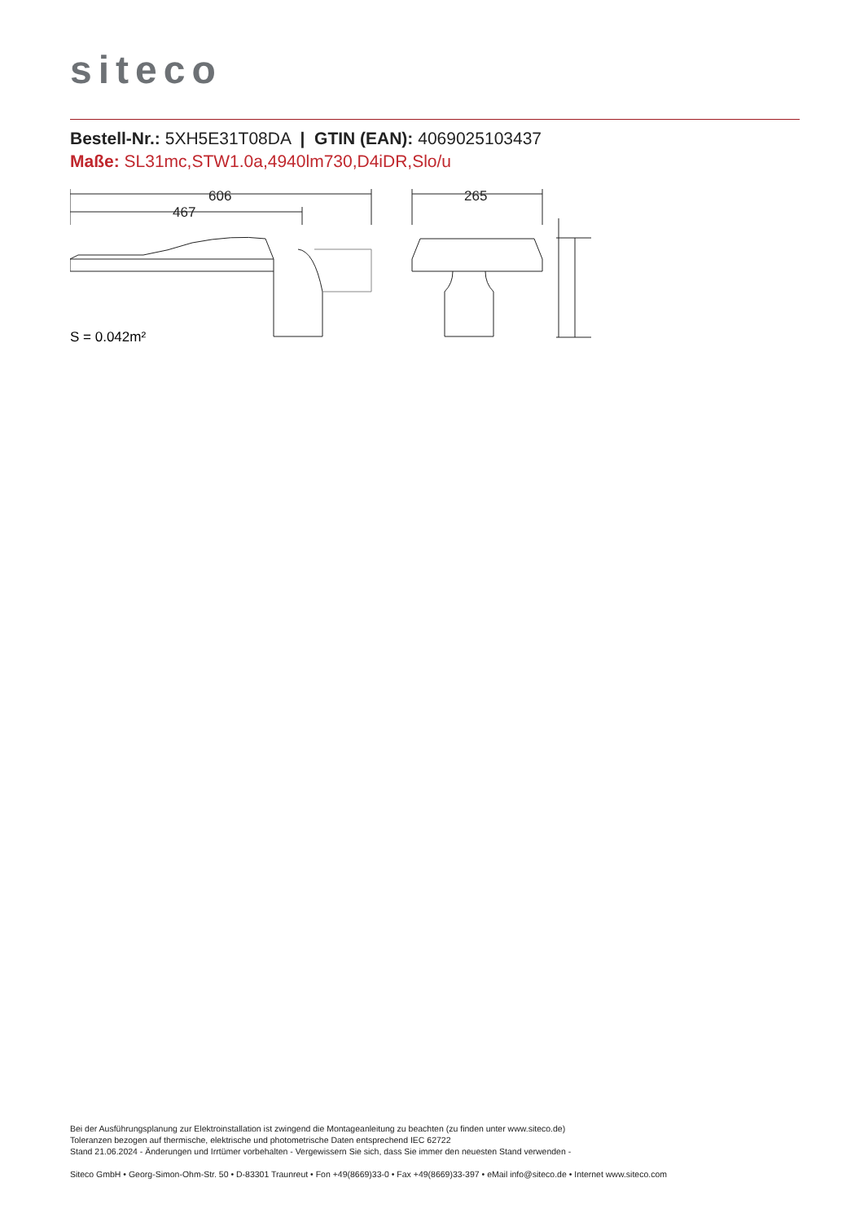siteco
Bestell-Nr.: 5XH5E31T08DA | GTIN (EAN): 4069025103437
Maße: SL31mc,STW1.0a,4940lm730,D4iDR,Slo/u
606
467
265
S = 0.042m²
Bei der Ausführungsplanung zur Elektroinstallation ist zwingend die Montageanleitung zu beachten (zu finden unter www.siteco.de)
Toleranzen bezogen auf thermische, elektrische und photometrische Daten entsprechend IEC 62722
Stand 21.06.2024 - Änderungen und Irrtümer vorbehalten - Vergewissern Sie sich, dass Sie immer den neuesten Stand verwenden -
Siteco GmbH • Georg-Simon-Ohm-Str. 50 • D-83301 Traunreut • Fon +49(8669)33-0 • Fax +49(8669)33-397 • eMail info@siteco.de • Internet www.siteco.com